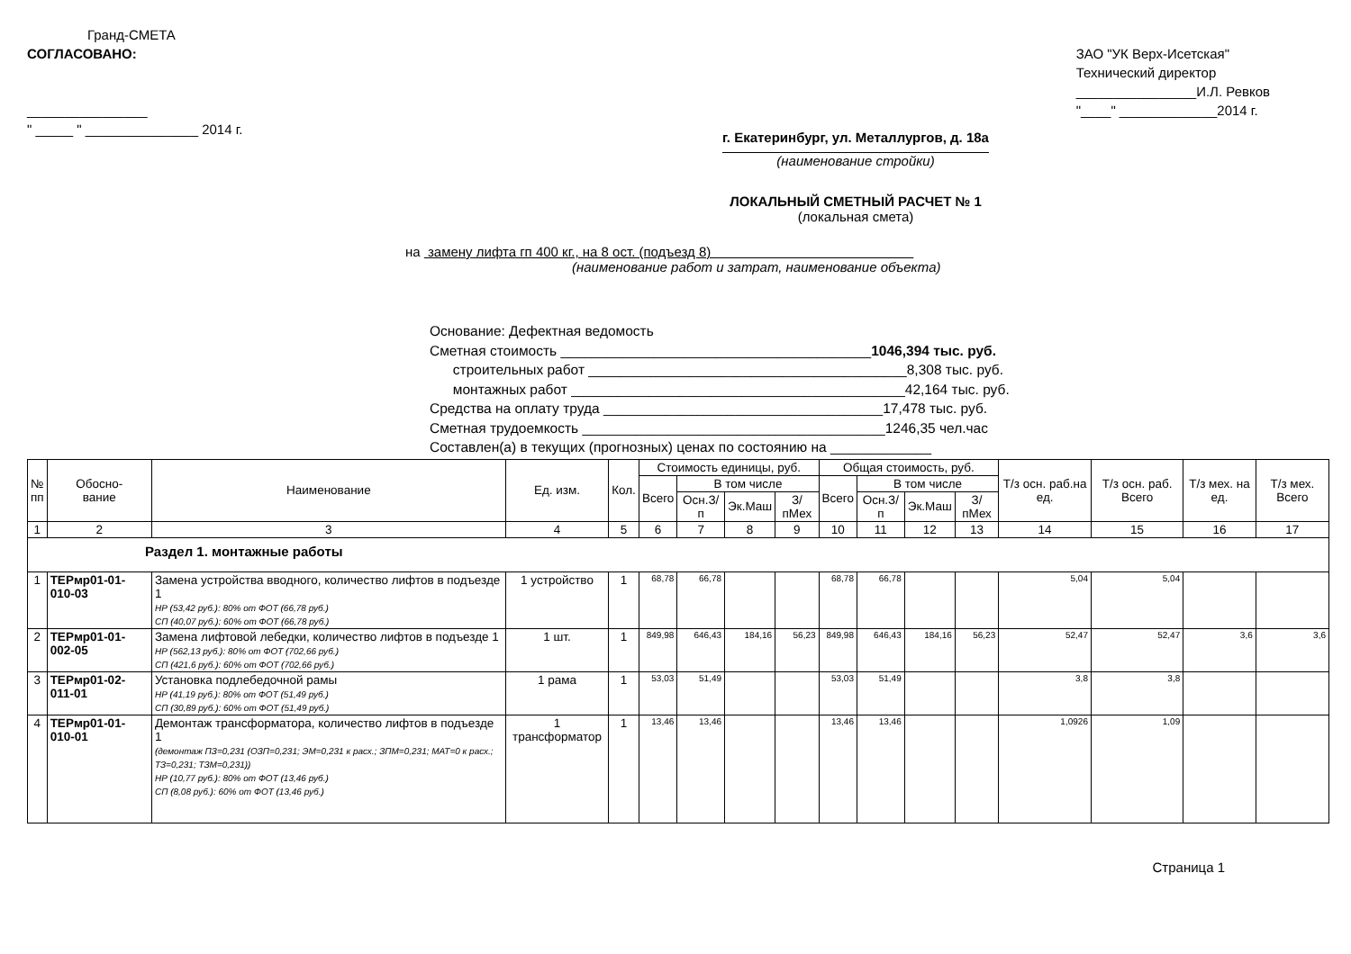Гранд-СМЕТА
СОГЛАСОВАНО:
________________
" _____ " _______________ 2014 г.
ЗАО "УК Верх-Исетская"
Технический директор
________________И.Л. Ревков
"____" _____________2014 г.
г. Екатеринбург, ул. Металлургов, д. 18а
(наименование стройки)
ЛОКАЛЬНЫЙ СМЕТНЫЙ РАСЧЕТ № 1
(локальная смета)
на замену лифта гп 400 кг., на 8 ост. (подъезд 8)
(наименование работ и затрат, наименование объекта)
Основание: Дефектная ведомость
Сметная стоимость ________________________________________1046,394 тыс. руб.
строительных работ _________________________________________8,308 тыс. руб.
монтажных работ ___________________________________________42,164 тыс. руб.
Средства на оплату труда ____________________________________17,478 тыс. руб.
Сметная трудоемкость _______________________________________1246,35 чел.час
Составлен(а) в текущих (прогнозных) ценах по состоянию на _____________
| № пп | Обосно- вание | Наименование | Ед. изм. | Кол. | Стоимость единицы, руб. | | | | Общая стоимость, руб. | | | | Т/з осн. раб.на ед. | Т/з осн. раб. Всего | Т/з мех. на ед. | Т/з мех. Всего |
| --- | --- | --- | --- | --- | --- | --- | --- | --- | --- | --- | --- | --- | --- | --- | --- | --- |
| | | | | | Всего | В том числе | | | Всего | В том числе | | | | | | |
| | | | | | | Осн.З/п | Эк.Маш | З/пМех | | Осн.З/п | Эк.Маш | З/пМех | | | | |
| 1 | 2 | 3 | 4 | 5 | 6 | 7 | 8 | 9 | 10 | 11 | 12 | 13 | 14 | 15 | 16 | 17 |
| Раздел 1. монтажные работы | | | | | | | | | | | | | | | | |
| 1 | ТЕРмр01-01-010-03 | Замена устройства вводного, количество лифтов в подъезде 1 НР (53,42 руб.): 80% от ФОТ (66,78 руб.) СП (40,07 руб.): 60% от ФОТ (66,78 руб.) | 1 устройство | 1 | 68,78 | 66,78 | | | 68,78 | 66,78 | | | 5,04 | 5,04 | | |
| 2 | ТЕРмр01-01-002-05 | Замена лифтовой лебедки, количество лифтов в подъезде 1 НР (562,13 руб.): 80% от ФОТ (702,66 руб.) СП (421,6 руб.): 60% от ФОТ (702,66 руб.) | 1 шт. | 1 | 849,98 | 646,43 | 184,16 | 56,23 | 849,98 | 646,43 | 184,16 | 56,23 | 52,47 | 52,47 | 3,6 | 3,6 |
| 3 | ТЕРмр01-02-011-01 | Установка подлебедочной рамы НР (41,19 руб.): 80% от ФОТ (51,49 руб.) СП (30,89 руб.): 60% от ФОТ (51,49 руб.) | 1 рама | 1 | 53,03 | 51,49 | | | 53,03 | 51,49 | | | 3,8 | 3,8 | | |
| 4 | ТЕРмр01-01-010-01 | Демонтаж трансформатора, количество лифтов в подъезде 1 (демонтаж ПЗ=0,231 (ОЗП=0,231; ЭМ=0,231 к расх.; ЗПМ=0,231; МАТ=0 к расх.; ТЗ=0,231; ТЗМ=0,231)) НР (10,77 руб.): 80% от ФОТ (13,46 руб.) СП (8,08 руб.): 60% от ФОТ (13,46 руб.) | 1 трансформатор | 1 | 13,46 | 13,46 | | | 13,46 | 13,46 | | | 1,0926 | 1,09 | | |
Страница 1